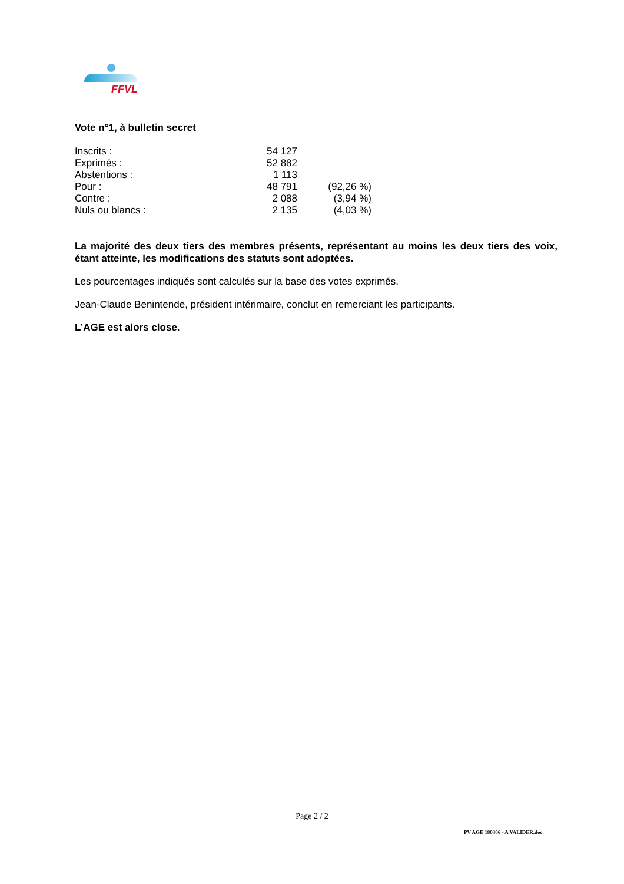FFVL
Vote n°1, à bulletin secret
| Inscrits : | 54 127 | |
| Exprimés : | 52 882 | |
| Abstentions : | 1 113 | |
| Pour : | 48 791 | (92,26 %) |
| Contre : | 2 088 | (3,94 %) |
| Nuls ou blancs : | 2 135 | (4,03 %) |
La majorité des deux tiers des membres présents, représentant au moins les deux tiers des voix, étant atteinte, les modifications des statuts sont adoptées.
Les pourcentages indiqués sont calculés sur la base des votes exprimés.
Jean-Claude Benintende, président intérimaire, conclut en remerciant les participants.
L’AGE est alors close.
Page 2 / 2
PV AGE 180306 - A VALIDER.doc